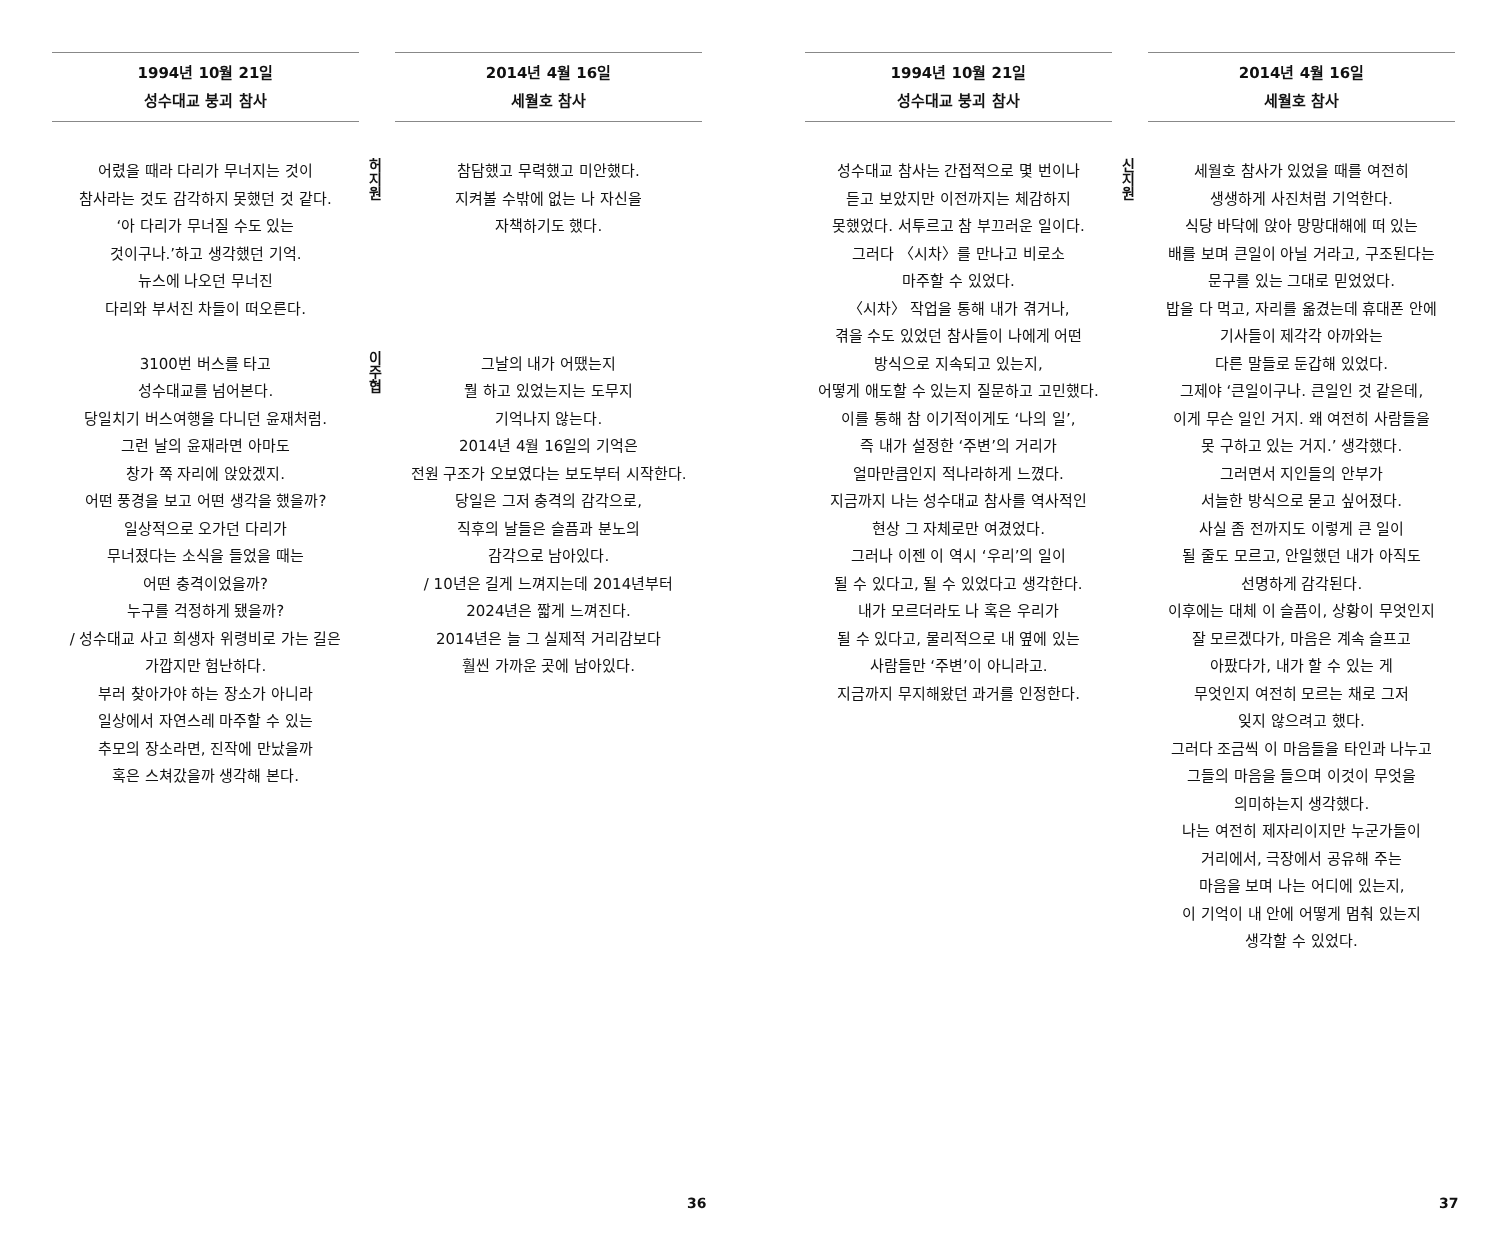1994년 10월 21일
성수대교 붕괴 참사
어렸을 때라 다리가 무너지는 것이
참사라는 것도 감각하지 못했던 것 같다.
‘아 다리가 무너질 수도 있는
것이구나.’하고 생각했던 기억.
뉴스에 나오던 무너진
다리와 부서진 차들이 떠오른다.
3100번 버스를 타고
성수대교를 넘어본다.
당일치기 버스여행을 다니던 윤재처럼.
그런 날의 윤재라면 아마도
창가 쪽 자리에 앉았겠지.
어떤 풍경을 보고 어떤 생각을 했을까?
일상적으로 오가던 다리가
무너졌다는 소식을 들었을 때는
어떤 충격이었을까?
누구를 걱정하게 됐을까?
/ 성수대교 사고 희생자 위령비로 가는 길은
가깝지만 험난하다.
부러 찾아가야 하는 장소가 아니라
일상에서 자연스레 마주할 수 있는
추모의 장소라면, 진작에 만났을까
혹은 스쳐갔을까 생각해 본다.
2014년 4월 16일
세월호 참사
허지원
참담했고 무력했고 미안했다.
지켜볼 수밖에 없는 나 자신을
자책하기도 했다.
이주협
그날의 내가 어땠는지
뭘 하고 있었는지는 도무지
기억나지 않는다.
2014년 4월 16일의 기억은
전원 구조가 오보였다는 보도부터 시작한다.
당일은 그저 충격의 감각으로,
직후의 날들은 슬픔과 분노의
감각으로 남아있다.
/ 10년은 길게 느껴지는데 2014년부터
2024년은 짧게 느껴진다.
2014년은 늘 그 실제적 거리감보다
훨씬 가까운 곳에 남아있다.
36
1994년 10월 21일
성수대교 붕괴 참사
성수대교 참사는 간접적으로 몇 번이나
듣고 보았지만 이전까지는 체감하지
못했었다. 서투르고 참 부끄러운 일이다.
그러다 〈시차〉를 만나고 비로소
마주할 수 있었다.
〈시차〉 작업을 통해 내가 겪거나,
겪을 수도 있었던 참사들이 나에게 어떤
방식으로 지속되고 있는지,
어떻게 애도할 수 있는지 질문하고 고민했다.
이를 통해 참 이기적이게도 ‘나의 일’,
즉 내가 설정한 ‘주변’의 거리가
얼마만큼인지 적나라하게 느꼈다.
지금까지 나는 성수대교 참사를 역사적인
현상 그 자체로만 여겼었다.
그러나 이젠 이 역시 ‘우리’의 일이
될 수 있다고, 될 수 있었다고 생각한다.
내가 모르더라도 나 혹은 우리가
될 수 있다고, 물리적으로 내 옆에 있는
사람들만 ‘주변’이 아니라고.
지금까지 무지해왔던 과거를 인정한다.
2014년 4월 16일
세월호 참사
신지원
세월호 참사가 있었을 때를 여전히
생생하게 사진처럼 기억한다.
식당 바닥에 앉아 망망대해에 떠 있는
배를 보며 큰일이 아닐 거라고, 구조된다는
문구를 있는 그대로 믿었었다.
밥을 다 먹고, 자리를 옮겼는데 휴대폰 안에
기사들이 제각각 아까와는
다른 말들로 둔갑해 있었다.
그제야 ‘큰일이구나. 큰일인 것 같은데,
이게 무슨 일인 거지. 왜 여전히 사람들을
못 구하고 있는 거지.’ 생각했다.
그러면서 지인들의 안부가
서늘한 방식으로 묻고 싶어졌다.
사실 좀 전까지도 이렇게 큰 일이
될 줄도 모르고, 안일했던 내가 아직도
선명하게 감각된다.
이후에는 대체 이 슬픔이, 상황이 무엇인지
잘 모르겠다가, 마음은 계속 슬프고
아팠다가, 내가 할 수 있는 게
무엇인지 여전히 모르는 채로 그저
잊지 않으려고 했다.
그러다 조금씩 이 마음들을 타인과 나누고
그들의 마음을 들으며 이것이 무엇을
의미하는지 생각했다.
나는 여전히 제자리이지만 누군가들이
거리에서, 극장에서 공유해 주는
마음을 보며 나는 어디에 있는지,
이 기억이 내 안에 어떻게 멈춰 있는지
생각할 수 있었다.
37